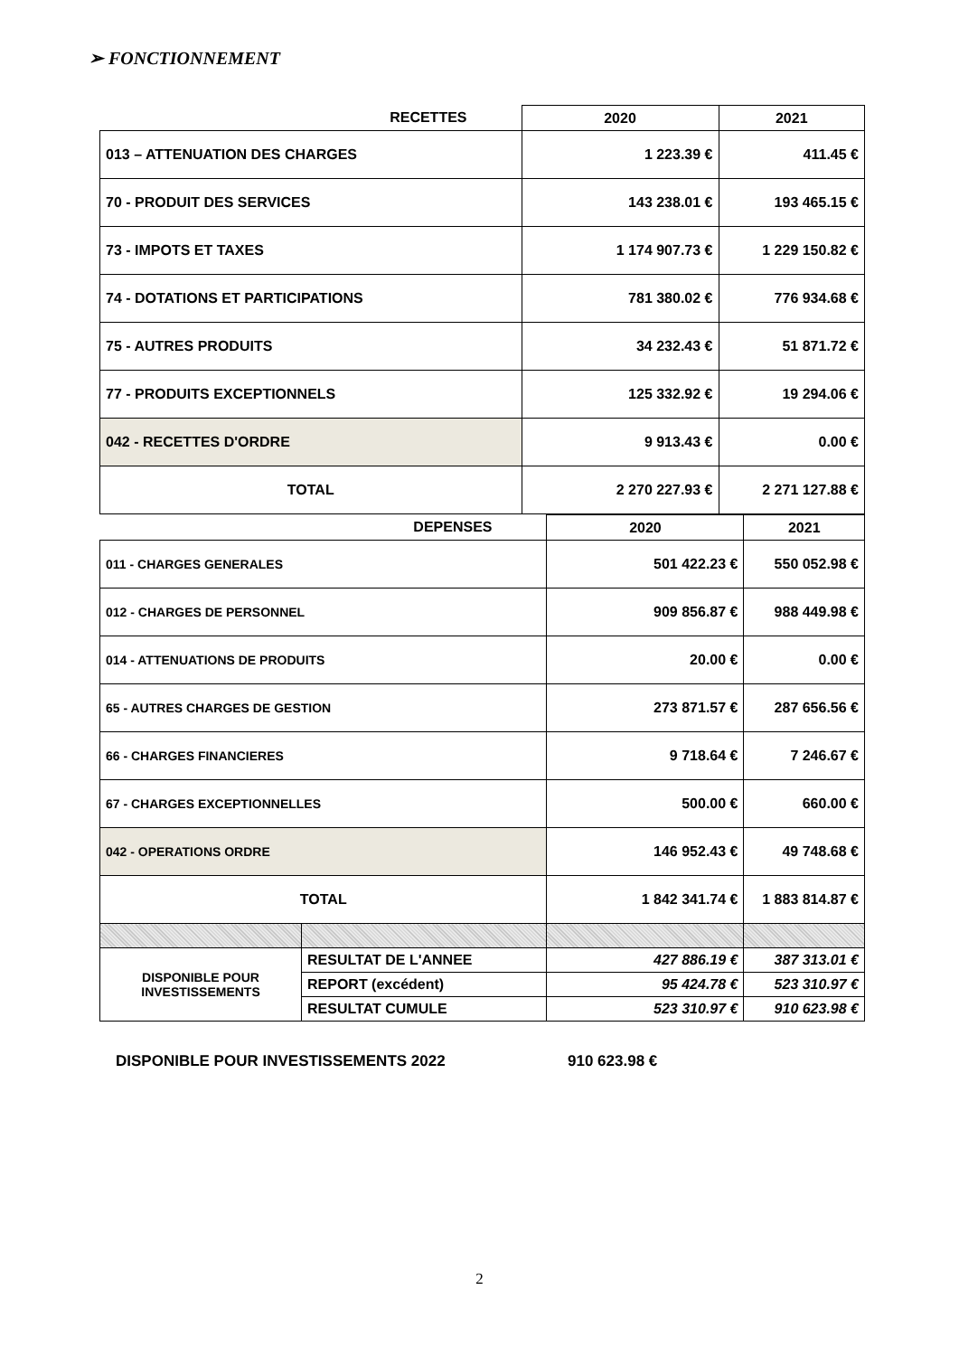➢ FONCTIONNEMENT
| RECETTES | 2020 | 2021 |
| --- | --- | --- |
| 013 – ATTENUATION DES CHARGES | 1 223.39 € | 411.45 € |
| 70 - PRODUIT DES SERVICES | 143 238.01 € | 193 465.15 € |
| 73 - IMPOTS ET TAXES | 1 174 907.73 € | 1 229 150.82 € |
| 74 - DOTATIONS ET PARTICIPATIONS | 781 380.02 € | 776 934.68 € |
| 75 - AUTRES PRODUITS | 34 232.43 € | 51 871.72 € |
| 77 - PRODUITS EXCEPTIONNELS | 125 332.92 € | 19 294.06 € |
| 042 - RECETTES D'ORDRE | 9 913.43 € | 0.00 € |
| TOTAL | 2 270 227.93 € | 2 271 127.88 € |
| DEPENSES | | 2020 | 2021 |
| --- | --- | --- | --- |
| 011 - CHARGES GENERALES | | 501 422.23 € | 550 052.98 € |
| 012 - CHARGES DE PERSONNEL | | 909 856.87 € | 988 449.98 € |
| 014 - ATTENUATIONS DE PRODUITS | | 20.00 € | 0.00 € |
| 65 - AUTRES CHARGES DE GESTION | | 273 871.57 € | 287 656.56 € |
| 66 - CHARGES FINANCIERES | | 9 718.64 € | 7 246.67 € |
| 67 - CHARGES EXCEPTIONNELLES | | 500.00 € | 660.00 € |
| 042 - OPERATIONS ORDRE | | 146 952.43 € | 49 748.68 € |
| TOTAL | | 1 842 341.74 € | 1 883 814.87 € |
| DISPONIBLE POUR INVESTISSEMENTS | RESULTAT DE L'ANNEE | 427 886.19 € | 387 313.01 € |
| | REPORT (excédent) | 95 424.78 € | 523 310.97 € |
| | RESULTAT CUMULE | 523 310.97 € | 910 623.98 € |
DISPONIBLE POUR INVESTISSEMENTS 2022 910 623.98 €
2